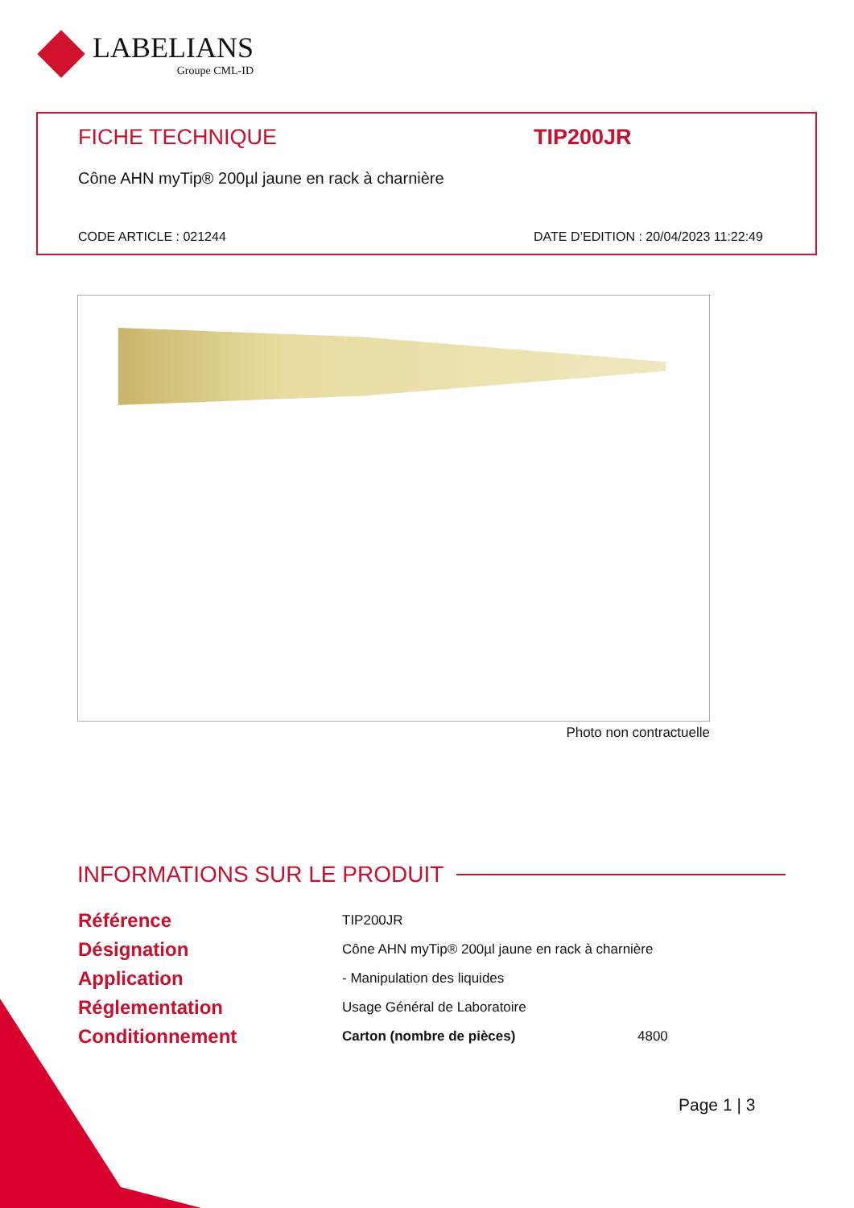LABELIANS
Groupe CML-ID
FICHE TECHNIQUE TIP200JR
Cône AHN myTip® 200µl jaune en rack à charnière
CODE ARTICLE : 021244 DATE D’EDITION : 20/04/2023 11:22:49
Photo non contractuelle
INFORMATIONS SUR LE PRODUIT
| Référence | TIP200JR | |
| Désignation | Cône AHN myTip® 200µl jaune en rack à charnière | |
| Application | - Manipulation des liquides | |
| Réglementation | Usage Général de Laboratoire | |
| Conditionnement | Carton (nombre de pièces) | 4800 |
Page 1 | 3